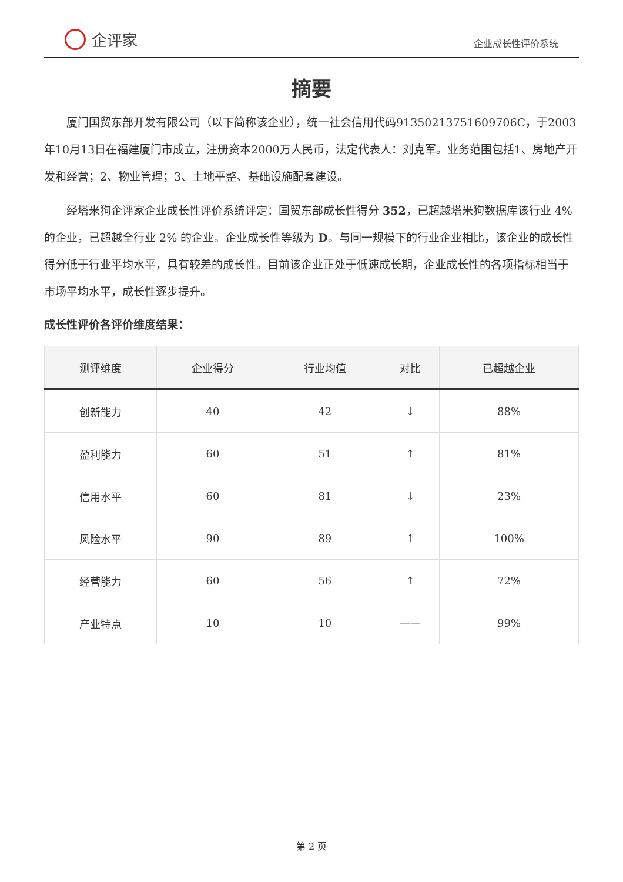企评家
企业成长性评价系统
摘要
厦门国贸东部开发有限公司（以下简称该企业），统一社会信用代码91350213751609706C，于2003年10月13日在福建厦门市成立，注册资本2000万人民币，法定代表人：刘克军。业务范围包括1、房地产开发和经营；2、物业管理；3、土地平整、基础设施配套建设。
经塔米狗企评家企业成长性评价系统评定：国贸东部成长性得分 352，已超越塔米狗数据库该行业 4% 的企业，已超越全行业 2% 的企业。企业成长性等级为 D。与同一规模下的行业企业相比，该企业的成长性得分低于行业平均水平，具有较差的成长性。目前该企业正处于低速成长期，企业成长性的各项指标相当于市场平均水平，成长性逐步提升。
成长性评价各评价维度结果：
| 测评维度 | 企业得分 | 行业均值 | 对比 | 已超越企业 |
| --- | --- | --- | --- | --- |
| 创新能力 | 40 | 42 | ↓ | 88% |
| 盈利能力 | 60 | 51 | ↑ | 81% |
| 信用水平 | 60 | 81 | ↓ | 23% |
| 风险水平 | 90 | 89 | ↑ | 100% |
| 经营能力 | 60 | 56 | ↑ | 72% |
| 产业特点 | 10 | 10 | —— | 99% |
第 2 页